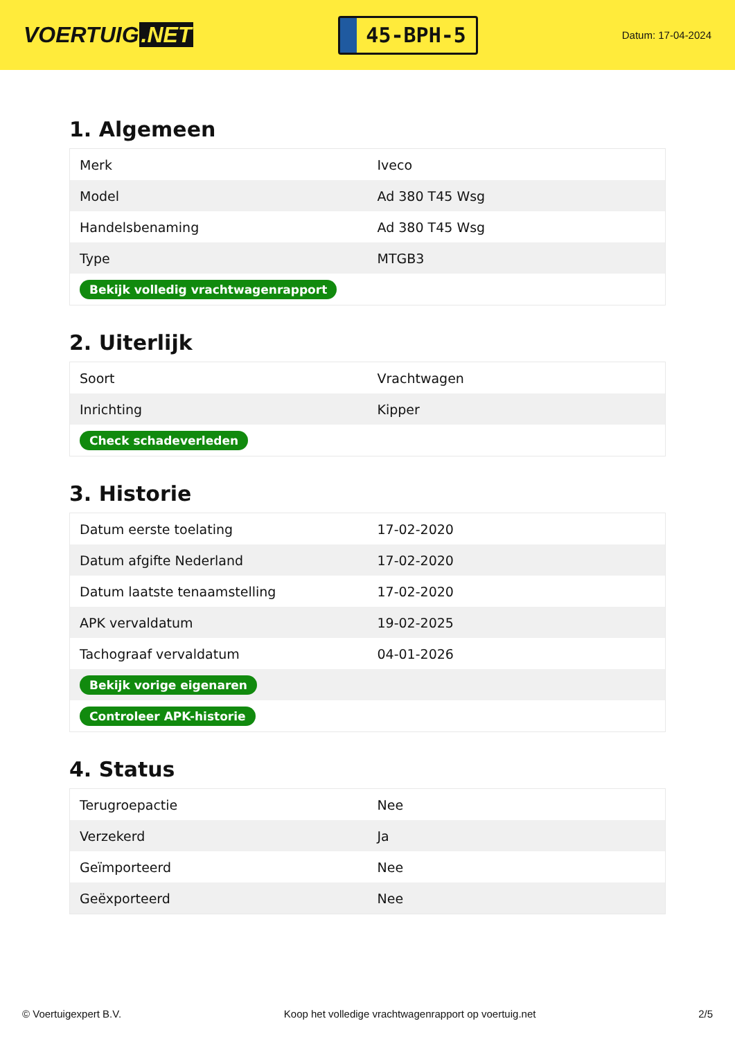VOERTUIG.NET
45-BPH-5
Datum: 17-04-2024
1. Algemeen
| Merk | Iveco |
| Model | Ad 380 T45 Wsg |
| Handelsbenaming | Ad 380 T45 Wsg |
| Type | MTGB3 |
| Bekijk volledig vrachtwagenrapport | |
2. Uiterlijk
| Soort | Vrachtwagen |
| Inrichting | Kipper |
| Check schadeverleden | |
3. Historie
| Datum eerste toelating | 17-02-2020 |
| Datum afgifte Nederland | 17-02-2020 |
| Datum laatste tenaamstelling | 17-02-2020 |
| APK vervaldatum | 19-02-2025 |
| Tachograaf vervaldatum | 04-01-2026 |
| Bekijk vorige eigenaren | |
| Controleer APK-historie | |
4. Status
| Terugroepactie | Nee |
| Verzekerd | Ja |
| Geïmporteerd | Nee |
| Geëxporteerd | Nee |
© Voertuigexpert B.V. Koop het volledige vrachtwagenrapport op voertuig.net 2/5